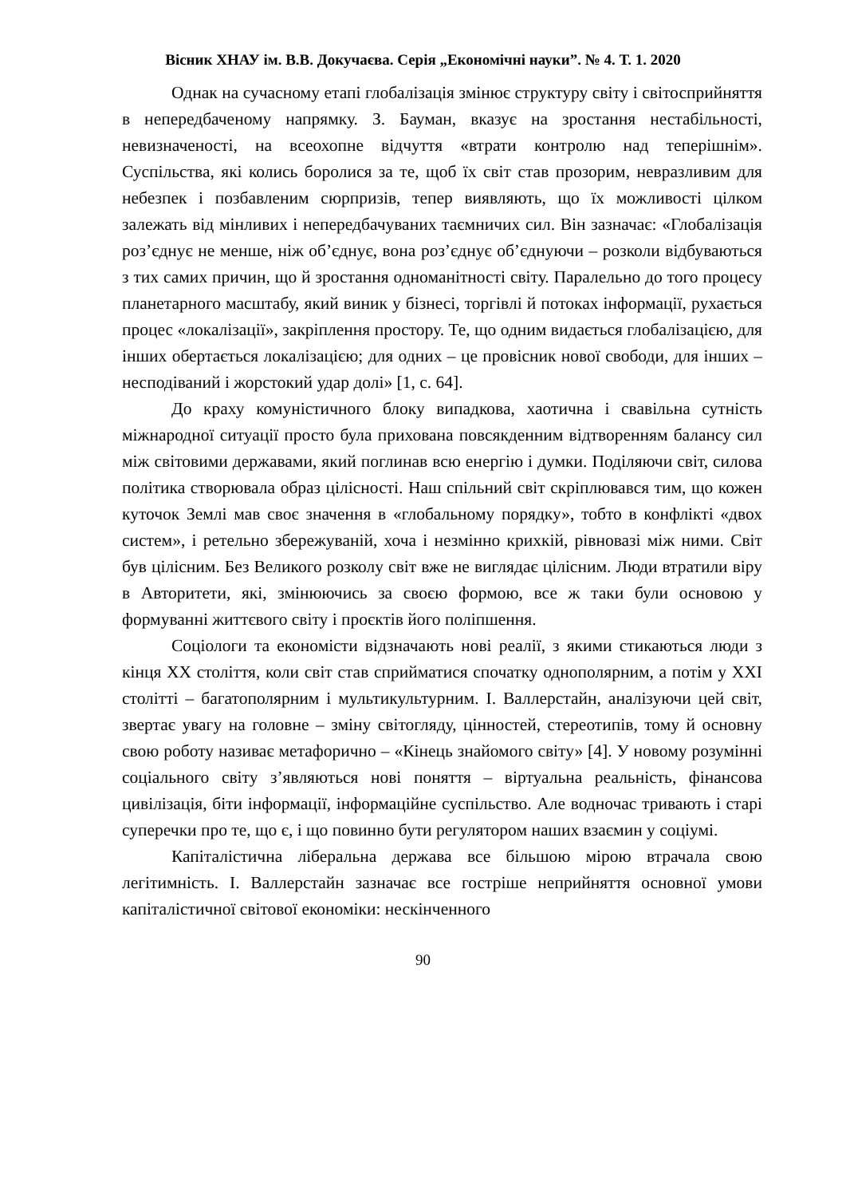Вісник ХНАУ ім. В.В. Докучаєва. Серія „Економічні науки”. № 4. Т. 1. 2020
Однак на сучасному етапі глобалізація змінює структуру світу і світосприйняття в непередбаченому напрямку. З. Бауман, вказує на зростання нестабільності, невизначеності, на всеохопне відчуття «втрати контролю над теперішнім». Суспільства, які колись боролися за те, щоб їх світ став прозорим, невразливим для небезпек і позбавленим сюрпризів, тепер виявляють, що їх можливості цілком залежать від мінливих і непередбачуваних таємничих сил. Він зазначає: «Глобалізація роз’єднує не менше, ніж об’єднує, вона роз’єднує об’єднуючи – розколи відбуваються з тих самих причин, що й зростання одноманітності світу. Паралельно до того процесу планетарного масштабу, який виник у бізнесі, торгівлі й потоках інформації, рухається процес «локалізації», закріплення простору. Те, що одним видається глобалізацією, для інших обертається локалізацією; для одних – це провісник нової свободи, для інших – несподіваний і жорстокий удар долі» [1, с. 64].
До краху комуністичного блоку випадкова, хаотична і свавільна сутність міжнародної ситуації просто була прихована повсякденним відтворенням балансу сил між світовими державами, який поглинав всю енергію і думки. Поділяючи світ, силова політика створювала образ цілісності. Наш спільний світ скріплювався тим, що кожен куточок Землі мав своє значення в «глобальному порядку», тобто в конфлікті «двох систем», і ретельно збережуваній, хоча і незмінно крихкій, рівновазі між ними. Світ був цілісним. Без Великого розколу світ вже не виглядає цілісним. Люди втратили віру в Авторитети, які, змінюючись за своєю формою, все ж таки були основою у формуванні життєвого світу і проєктів його поліпшення.
Соціологи та економісти відзначають нові реалії, з якими стикаються люди з кінця ХХ століття, коли світ став сприйматися спочатку однополярним, а потім у ХХІ столітті – багатополярним і мультикультурним. І. Валлерстайн, аналізуючи цей світ, звертає увагу на головне – зміну світогляду, цінностей, стереотипів, тому й основну свою роботу називає метафорично – «Кінець знайомого світу» [4]. У новому розумінні соціального світу з’являються нові поняття – віртуальна реальність, фінансова цивілізація, біти інформації, інформаційне суспільство. Але водночас тривають і старі суперечки про те, що є, і що повинно бути регулятором наших взаємин у соціумі.
Капіталістична ліберальна держава все більшою мірою втрачала свою легітимність. І. Валлерстайн зазначає все гостріше неприйняття основної умови капіталістичної світової економіки: нескінченного
90